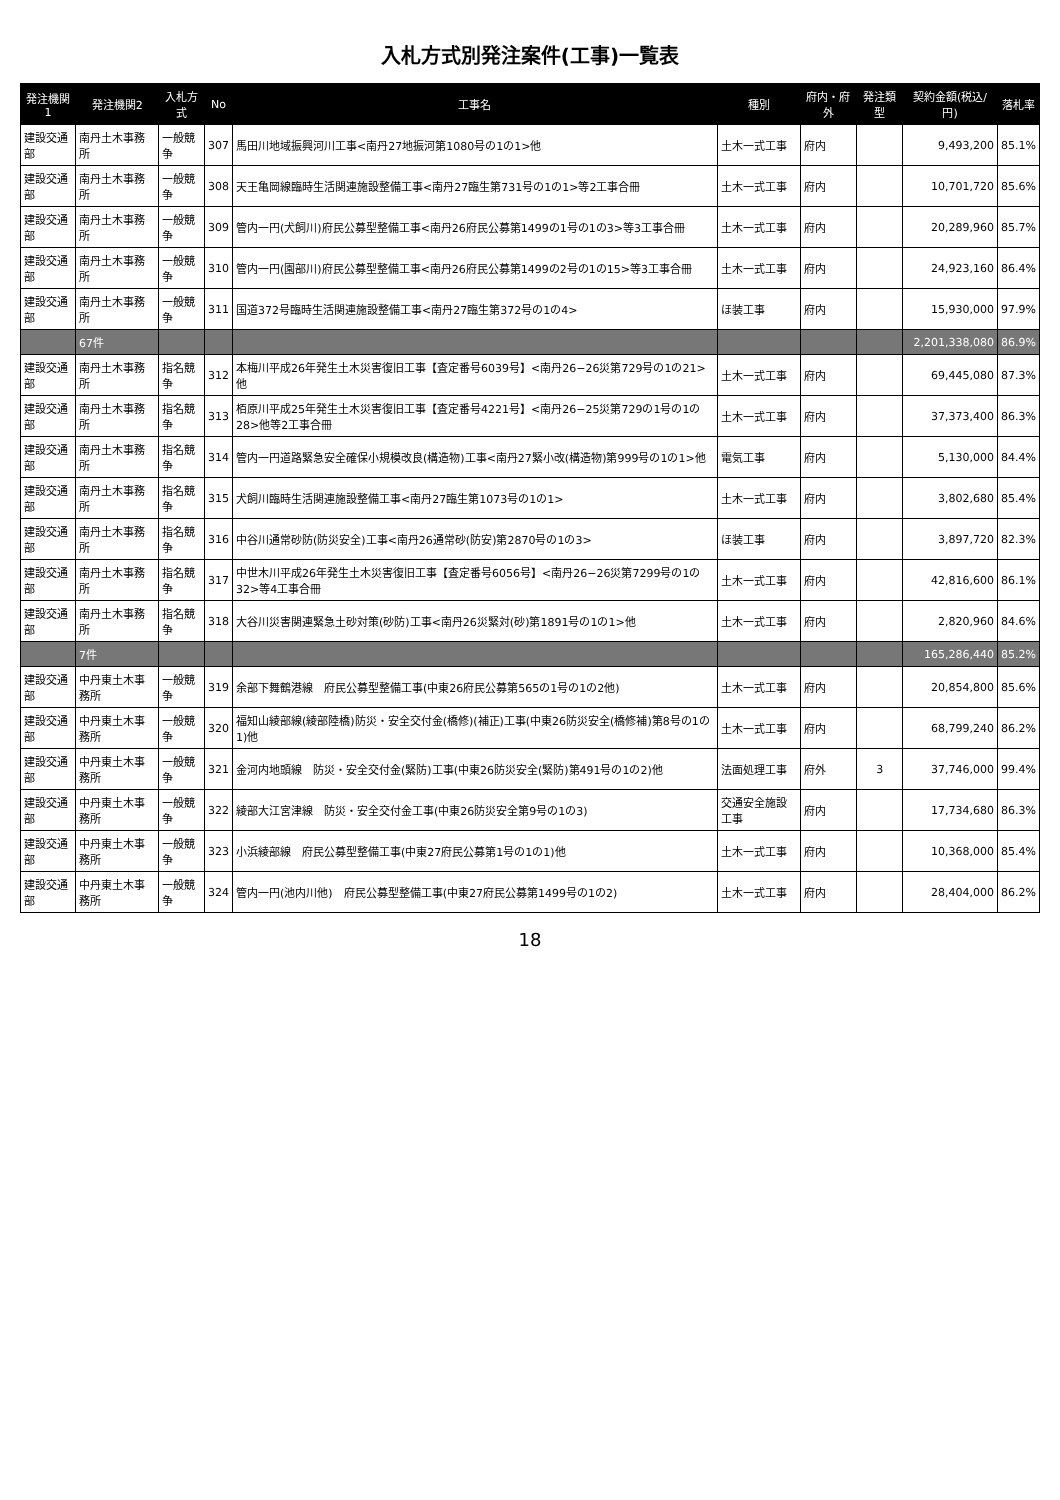入札方式別発注案件(工事)一覧表
| 発注機関1 | 発注機関2 | 入札方式 | No | 工事名 | 種別 | 府内・府外 | 発注類型 | 契約金額(税込/円) | 落札率 |
| --- | --- | --- | --- | --- | --- | --- | --- | --- | --- |
| 建設交通部 | 南丹土木事務所 | 一般競争 | 307 | 馬田川地域振興河川工事<南丹27地振河第1080号の1の1>他 | 土木一式工事 | 府内 | | 9,493,200 | 85.1% |
| 建設交通部 | 南丹土木事務所 | 一般競争 | 308 | 天王亀岡線臨時生活関連施設整備工事<南丹27臨生第731号の1の1>等2工事合冊 | 土木一式工事 | 府内 | | 10,701,720 | 85.6% |
| 建設交通部 | 南丹土木事務所 | 一般競争 | 309 | 管内一円(犬飼川)府民公募型整備工事<南丹26府民公募第1499の1号の1の3>等3工事合冊 | 土木一式工事 | 府内 | | 20,289,960 | 85.7% |
| 建設交通部 | 南丹土木事務所 | 一般競争 | 310 | 管内一円(園部川)府民公募型整備工事<南丹26府民公募第1499の2号の1の15>等3工事合冊 | 土木一式工事 | 府内 | | 24,923,160 | 86.4% |
| 建設交通部 | 南丹土木事務所 | 一般競争 | 311 | 国道372号臨時生活関連施設整備工事<南丹27臨生第372号の1の4> | ほ装工事 | 府内 | | 15,930,000 | 97.9% |
| | 67件 | | | | | | | 2,201,338,080 | 86.9% |
| 建設交通部 | 南丹土木事務所 | 指名競争 | 312 | 本梅川平成26年発生土木災害復旧工事【査定番号6039号】<南丹26−26災第729号の1の21>他 | 土木一式工事 | 府内 | | 69,445,080 | 87.3% |
| 建設交通部 | 南丹土木事務所 | 指名競争 | 313 | 栢原川平成25年発生土木災害復旧工事【査定番号4221号】<南丹26−25災第729の1号の1の28>他等2工事合冊 | 土木一式工事 | 府内 | | 37,373,400 | 86.3% |
| 建設交通部 | 南丹土木事務所 | 指名競争 | 314 | 管内一円道路緊急安全確保小規模改良(構造物)工事<南丹27緊小改(構造物)第999号の1の1>他 | 電気工事 | 府内 | | 5,130,000 | 84.4% |
| 建設交通部 | 南丹土木事務所 | 指名競争 | 315 | 犬飼川臨時生活関連施設整備工事<南丹27臨生第1073号の1の1> | 土木一式工事 | 府内 | | 3,802,680 | 85.4% |
| 建設交通部 | 南丹土木事務所 | 指名競争 | 316 | 中谷川通常砂防(防災安全)工事<南丹26通常砂(防安)第2870号の1の3> | ほ装工事 | 府内 | | 3,897,720 | 82.3% |
| 建設交通部 | 南丹土木事務所 | 指名競争 | 317 | 中世木川平成26年発生土木災害復旧工事【査定番号6056号】<南丹26−26災第7299号の1の32>等4工事合冊 | 土木一式工事 | 府内 | | 42,816,600 | 86.1% |
| 建設交通部 | 南丹土木事務所 | 指名競争 | 318 | 大谷川災害関連緊急土砂対策(砂防)工事<南丹26災緊対(砂)第1891号の1の1>他 | 土木一式工事 | 府内 | | 2,820,960 | 84.6% |
| | 7件 | | | | | | | 165,286,440 | 85.2% |
| 建設交通部 | 中丹東土木事務所 | 一般競争 | 319 | 余部下舞鶴港線 府民公募型整備工事(中東26府民公募第565の1号の1の2他) | 土木一式工事 | 府内 | | 20,854,800 | 85.6% |
| 建設交通部 | 中丹東土木事務所 | 一般競争 | 320 | 福知山綾部線(綾部陸橋)防災・安全交付金(橋修)(補正)工事(中東26防災安全(橋修補)第8号の1の1)他 | 土木一式工事 | 府内 | | 68,799,240 | 86.2% |
| 建設交通部 | 中丹東土木事務所 | 一般競争 | 321 | 金河内地頭線 防災・安全交付金(緊防)工事(中東26防災安全(緊防)第491号の1の2)他 | 法面処理工事 | 府外 | 3 | 37,746,000 | 99.4% |
| 建設交通部 | 中丹東土木事務所 | 一般競争 | 322 | 綾部大江宮津線 防災・安全交付金工事(中東26防災安全第9号の1の3) | 交通安全施設工事 | 府内 | | 17,734,680 | 86.3% |
| 建設交通部 | 中丹東土木事務所 | 一般競争 | 323 | 小浜綾部線 府民公募型整備工事(中東27府民公募第1号の1の1)他 | 土木一式工事 | 府内 | | 10,368,000 | 85.4% |
| 建設交通部 | 中丹東土木事務所 | 一般競争 | 324 | 管内一円(池内川他) 府民公募型整備工事(中東27府民公募第1499号の1の2) | 土木一式工事 | 府内 | | 28,404,000 | 86.2% |
18